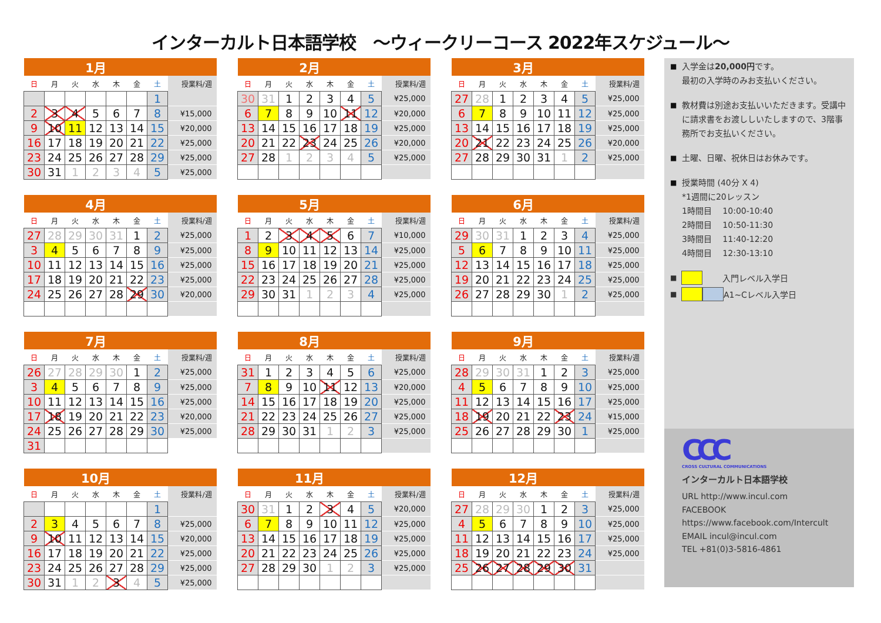インターカルト日本語学校　～ウィークリーコース 2022年スケジュール～
| 1月 | | | | | | | |
| --- | --- | --- | --- | --- | --- | --- | --- |
| 日 | 月 | 火 | 水 | 木 | 金 | 土 | 授業料/週 |
| | | | | | | 1 | |
| 2 | 3 | 4 | 5 | 6 | 7 | 8 | ¥15,000 |
| 9 | 10 | 11 | 12 | 13 | 14 | 15 | ¥20,000 |
| 16 | 17 | 18 | 19 | 20 | 21 | 22 | ¥25,000 |
| 23 | 24 | 25 | 26 | 27 | 28 | 29 | ¥25,000 |
| 30 | 31 | 1 | 2 | 3 | 4 | 5 | ¥25,000 |
| 2月 | | | | | | | |
| --- | --- | --- | --- | --- | --- | --- | --- |
| 日 | 月 | 火 | 水 | 木 | 金 | 土 | 授業料/週 |
| 30 | 31 | 1 | 2 | 3 | 4 | 5 | ¥25,000 |
| 6 | 7 | 8 | 9 | 10 | 11 | 12 | ¥20,000 |
| 13 | 14 | 15 | 16 | 17 | 18 | 19 | ¥25,000 |
| 20 | 21 | 22 | 23 | 24 | 25 | 26 | ¥20,000 |
| 27 | 28 | 1 | 2 | 3 | 4 | 5 | ¥25,000 |
| 3月 | | | | | | | |
| --- | --- | --- | --- | --- | --- | --- | --- |
| 日 | 月 | 火 | 水 | 木 | 金 | 土 | 授業料/週 |
| 27 | 28 | 1 | 2 | 3 | 4 | 5 | ¥25,000 |
| 6 | 7 | 8 | 9 | 10 | 11 | 12 | ¥25,000 |
| 13 | 14 | 15 | 16 | 17 | 18 | 19 | ¥25,000 |
| 20 | 21 | 22 | 23 | 24 | 25 | 26 | ¥20,000 |
| 27 | 28 | 29 | 30 | 31 | 1 | 2 | ¥25,000 |
| 4月 | | | | | | | |
| --- | --- | --- | --- | --- | --- | --- | --- |
| 日 | 月 | 火 | 水 | 木 | 金 | 土 | 授業料/週 |
| 27 | 28 | 29 | 30 | 31 | 1 | 2 | ¥25,000 |
| 3 | 4 | 5 | 6 | 7 | 8 | 9 | ¥25,000 |
| 10 | 11 | 12 | 13 | 14 | 15 | 16 | ¥25,000 |
| 17 | 18 | 19 | 20 | 21 | 22 | 23 | ¥25,000 |
| 24 | 25 | 26 | 27 | 28 | 29 | 30 | ¥20,000 |
| 5月 | | | | | | | |
| --- | --- | --- | --- | --- | --- | --- | --- |
| 日 | 月 | 火 | 水 | 木 | 金 | 土 | 授業料/週 |
| 1 | 2 | 3 | 4 | 5 | 6 | 7 | ¥10,000 |
| 8 | 9 | 10 | 11 | 12 | 13 | 14 | ¥25,000 |
| 15 | 16 | 17 | 18 | 19 | 20 | 21 | ¥25,000 |
| 22 | 23 | 24 | 25 | 26 | 27 | 28 | ¥25,000 |
| 29 | 30 | 31 | 1 | 2 | 3 | 4 | ¥25,000 |
| 6月 | | | | | | | |
| --- | --- | --- | --- | --- | --- | --- | --- |
| 日 | 月 | 火 | 水 | 木 | 金 | 土 | 授業料/週 |
| 29 | 30 | 31 | 1 | 2 | 3 | 4 | ¥25,000 |
| 5 | 6 | 7 | 8 | 9 | 10 | 11 | ¥25,000 |
| 12 | 13 | 14 | 15 | 16 | 17 | 18 | ¥25,000 |
| 19 | 20 | 21 | 22 | 23 | 24 | 25 | ¥25,000 |
| 26 | 27 | 28 | 29 | 30 | 1 | 2 | ¥25,000 |
| 7月 | | | | | | | |
| --- | --- | --- | --- | --- | --- | --- | --- |
| 日 | 月 | 火 | 水 | 木 | 金 | 土 | 授業料/週 |
| 26 | 27 | 28 | 29 | 30 | 1 | 2 | ¥25,000 |
| 3 | 4 | 5 | 6 | 7 | 8 | 9 | ¥25,000 |
| 10 | 11 | 12 | 13 | 14 | 15 | 16 | ¥25,000 |
| 17 | 18 | 19 | 20 | 21 | 22 | 23 | ¥20,000 |
| 24 | 25 | 26 | 27 | 28 | 29 | 30 | ¥25,000 |
| 31 | | | | | | | |
| 8月 | | | | | | | |
| --- | --- | --- | --- | --- | --- | --- | --- |
| 日 | 月 | 火 | 水 | 木 | 金 | 土 | 授業料/週 |
| 31 | 1 | 2 | 3 | 4 | 5 | 6 | ¥25,000 |
| 7 | 8 | 9 | 10 | 11 | 12 | 13 | ¥20,000 |
| 14 | 15 | 16 | 17 | 18 | 19 | 20 | ¥25,000 |
| 21 | 22 | 23 | 24 | 25 | 26 | 27 | ¥25,000 |
| 28 | 29 | 30 | 31 | 1 | 2 | 3 | ¥25,000 |
| 9月 | | | | | | | |
| --- | --- | --- | --- | --- | --- | --- | --- |
| 日 | 月 | 火 | 水 | 木 | 金 | 土 | 授業料/週 |
| 28 | 29 | 30 | 31 | 1 | 2 | 3 | ¥25,000 |
| 4 | 5 | 6 | 7 | 8 | 9 | 10 | ¥25,000 |
| 11 | 12 | 13 | 14 | 15 | 16 | 17 | ¥25,000 |
| 18 | 19 | 20 | 21 | 22 | 23 | 24 | ¥15,000 |
| 25 | 26 | 27 | 28 | 29 | 30 | 1 | ¥25,000 |
| 10月 | | | | | | | |
| --- | --- | --- | --- | --- | --- | --- | --- |
| 日 | 月 | 火 | 水 | 木 | 金 | 土 | 授業料/週 |
| | | | | | | 1 | |
| 2 | 3 | 4 | 5 | 6 | 7 | 8 | ¥25,000 |
| 9 | 10 | 11 | 12 | 13 | 14 | 15 | ¥20,000 |
| 16 | 17 | 18 | 19 | 20 | 21 | 22 | ¥25,000 |
| 23 | 24 | 25 | 26 | 27 | 28 | 29 | ¥25,000 |
| 30 | 31 | 1 | 2 | 3 | 4 | 5 | ¥25,000 |
| 11月 | | | | | | | |
| --- | --- | --- | --- | --- | --- | --- | --- |
| 日 | 月 | 火 | 水 | 木 | 金 | 土 | 授業料/週 |
| 30 | 31 | 1 | 2 | 3 | 4 | 5 | ¥20,000 |
| 6 | 7 | 8 | 9 | 10 | 11 | 12 | ¥25,000 |
| 13 | 14 | 15 | 16 | 17 | 18 | 19 | ¥25,000 |
| 20 | 21 | 22 | 23 | 24 | 25 | 26 | ¥25,000 |
| 27 | 28 | 29 | 30 | 1 | 2 | 3 | ¥25,000 |
| 12月 | | | | | | | |
| --- | --- | --- | --- | --- | --- | --- | --- |
| 日 | 月 | 火 | 水 | 木 | 金 | 土 | 授業料/週 |
| 27 | 28 | 29 | 30 | 1 | 2 | 3 | ¥25,000 |
| 4 | 5 | 6 | 7 | 8 | 9 | 10 | ¥25,000 |
| 11 | 12 | 13 | 14 | 15 | 16 | 17 | ¥25,000 |
| 18 | 19 | 20 | 21 | 22 | 23 | 24 | ¥25,000 |
| 25 | 26 | 27 | 28 | 29 | 30 | 31 | |
■ 入学金は20,000円です。
最初の入学時のみお支払いください。
■ 教材費は別途お支払いいただきます。受講中に請求書をお渡ししいたしますので、3階事務所でお支払いください。
■ 土曜、日曜、祝休日はお休みです。
■ 授業時間 (40分 X 4)
*1週間に20レッスン
1時間目　 10:00-10:40
2時間目　 10:50-11:30
3時間目　 11:40-12:20
4時間目　 12:30-13:10
■ 入門レベル入学日
■ A1~Cレベル入学日
CCC
CROSS CULTURAL COMMUNICATIONS
インターカルト日本語学校
URL http://www.incul.com
FACEBOOK
https://www.facebook.com/Intercult
EMAIL incul@incul.com
TEL +81(0)3-5816-4861